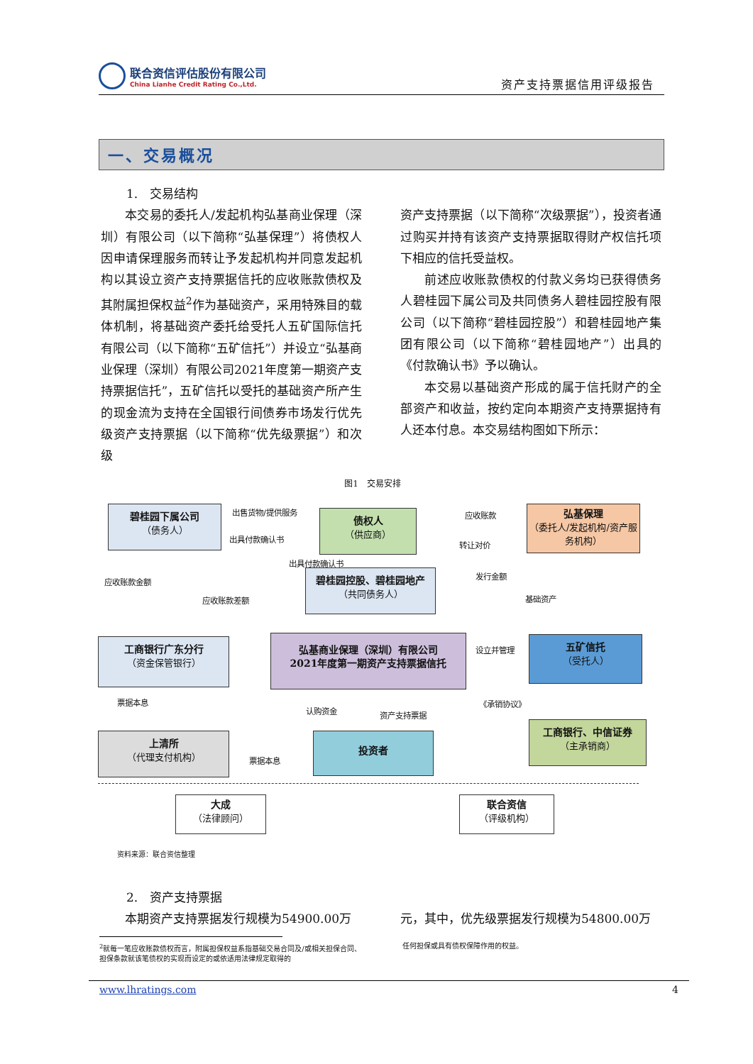联合资信评估股份有限公司
China Lianhe Credit Rating Co.,Ltd.
资产支持票据信用评级报告
一、交易概况
1.　交易结构
本交易的委托人/发起机构弘基商业保理（深圳）有限公司（以下简称“弘基保理”）将债权人因申请保理服务而转让予发起机构并同意发起机构以其设立资产支持票据信托的应收账款债权及其附属担保权益<sup>2</sup>作为基础资产，采用特殊目的载体机制，将基础资产委托给受托人五矿国际信托有限公司（以下简称“五矿信托”）并设立“弘基商业保理（深圳）有限公司2021年度第一期资产支持票据信托”，五矿信托以受托的基础资产所产生的现金流为支持在全国银行间债券市场发行优先级资产支持票据（以下简称“优先级票据”）和次级
资产支持票据（以下简称“次级票据”），投资者通过购买并持有该资产支持票据取得财产权信托项下相应的信托受益权。
前述应收账款债权的付款义务均已获得债务人碧桂园下属公司及共同债务人碧桂园控股有限公司（以下简称“碧桂园控股”）和碧桂园地产集团有限公司（以下简称“碧桂园地产”）出具的《付款确认书》予以确认。
本交易以基础资产形成的属于信托财产的全部资产和收益，按约定向本期资产支持票据持有人还本付息。本交易结构图如下所示：
图1　交易安排
碧桂园下属公司
（债务人）
债权人
（供应商）
弘基保理
（委托人/发起机构/资产服务机构）
碧桂园控股、碧桂园地产
（共同债务人）
工商银行广东分行
（资金保管银行）
弘基商业保理（深圳）有限公司
2021年度第一期资产支持票据信托
五矿信托
（受托人）
上清所
（代理支付机构）
投资者
工商银行、中信证券
（主承销商）
大成
（法律顾问）
联合资信
（评级机构）
出售货物/提供服务
出具付款确认书
应收账款
转让对价
出具付款确认书
应收账款金额
应收账款差额
发行金额
基础资产
设立并管理
《承销协议》 票据本息
认购资金 资产支持票据
票据本息
资料来源：联合资信整理
2.　资产支持票据
本期资产支持票据发行规模为54900.00万 元，其中，优先级票据发行规模为54800.00万
<sup>2</sup> 就每一笔应收账款债权而言，附属担保权益系指基础交易合同及/或相关担保合同、担保条款就该笔债权的实现而设定的或依适用法律规定取得的
任何担保或具有债权保障作用的权益。
www.lhratings.com 4